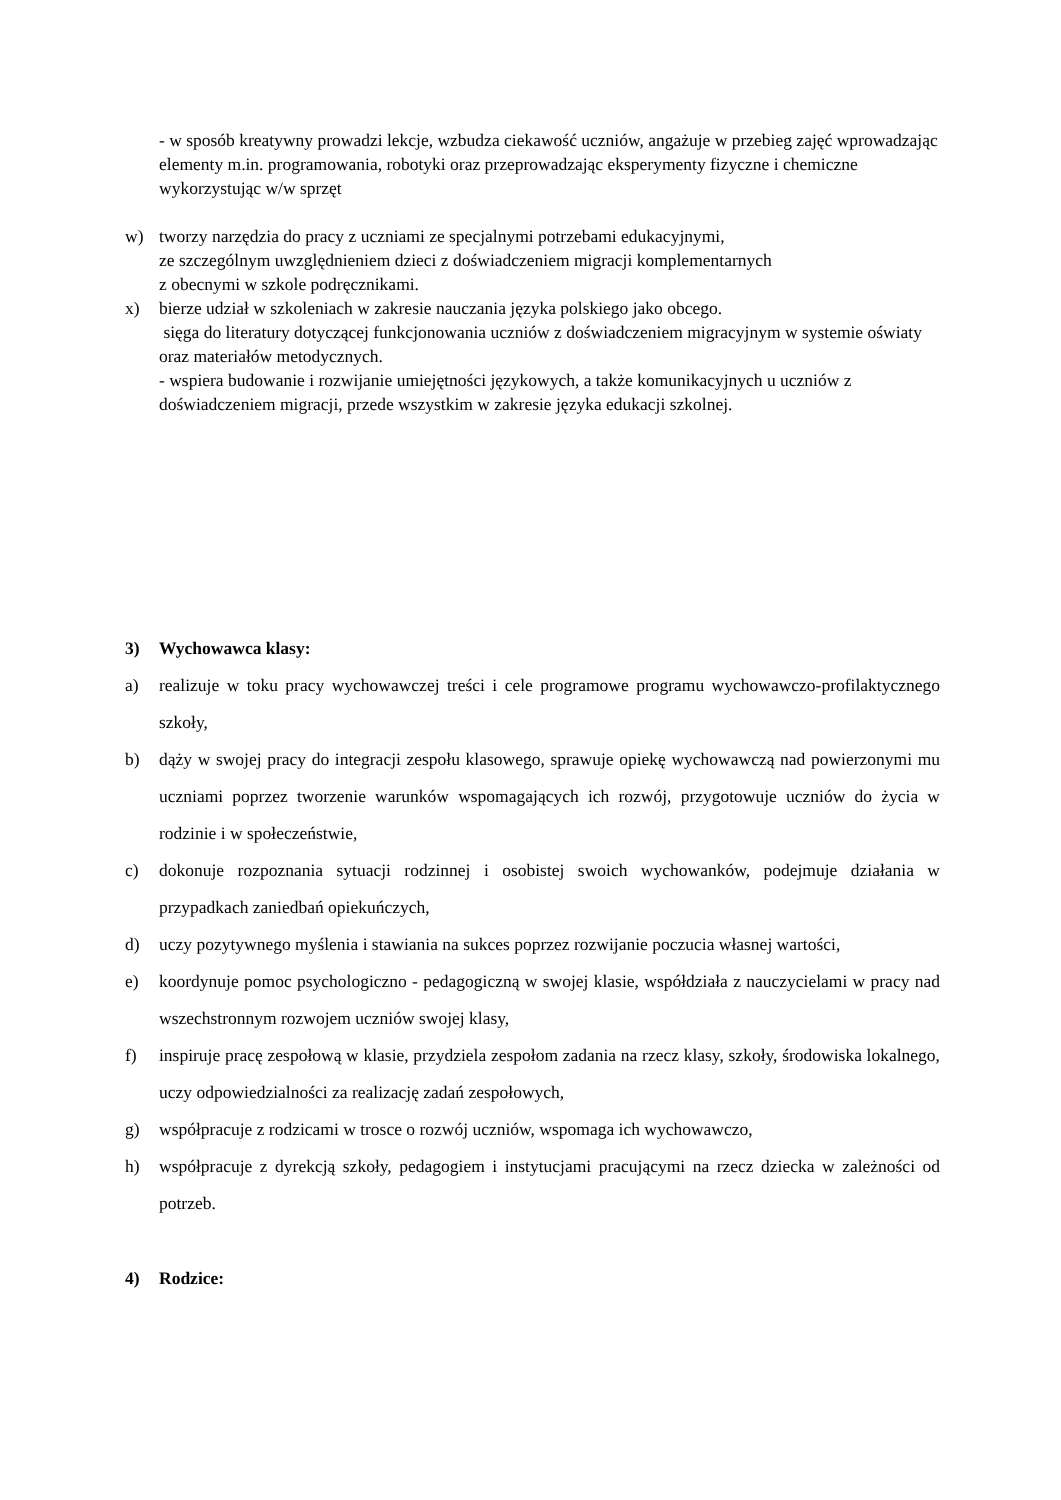- w sposób kreatywny prowadzi lekcje, wzbudza ciekawość uczniów, angażuje w przebieg zajęć wprowadzając elementy m.in. programowania, robotyki oraz przeprowadzając eksperymenty fizyczne i chemiczne wykorzystując w/w sprzęt
w) tworzy narzędzia do pracy z uczniami ze specjalnymi potrzebami edukacyjnymi,
ze szczególnym uwzględnieniem dzieci z doświadczeniem migracji komplementarnych
z obecnymi w szkole podręcznikami.
x) bierze udział w szkoleniach w zakresie nauczania języka polskiego jako obcego.
sięga do literatury dotyczącej funkcjonowania uczniów z doświadczeniem migracyjnym w systemie oświaty oraz materiałów metodycznych.
- wspiera budowanie i rozwijanie umiejętności językowych, a także komunikacyjnych u uczniów z doświadczeniem migracji, przede wszystkim w zakresie języka edukacji szkolnej.
3) Wychowawca klasy:
a) realizuje w toku pracy wychowawczej treści i cele programowe programu wychowawczo-profilaktycznego szkoły,
b) dąży w swojej pracy do integracji zespołu klasowego, sprawuje opiekę wychowawczą nad powierzonymi mu uczniami poprzez tworzenie warunków wspomagających ich rozwój, przygotowuje uczniów do życia w rodzinie i w społeczeństwie,
c) dokonuje rozpoznania sytuacji rodzinnej i osobistej swoich wychowanków, podejmuje działania w przypadkach zaniedbań opiekuńczych,
d) uczy pozytywnego myślenia i stawiania na sukces poprzez rozwijanie poczucia własnej wartości,
e) koordynuje pomoc psychologiczno - pedagogiczną w swojej klasie, współdziała z nauczycielami w pracy nad wszechstronnym rozwojem uczniów swojej klasy,
f) inspiruje pracę zespołową w klasie, przydziela zespołom zadania na rzecz klasy, szkoły, środowiska lokalnego, uczy odpowiedzialności za realizację zadań zespołowych,
g) współpracuje z rodzicami w trosce o rozwój uczniów, wspomaga ich wychowawczo,
h) współpracuje z dyrekcją szkoły, pedagogiem i instytucjami pracującymi na rzecz dziecka w zależności od potrzeb.
4) Rodzice: